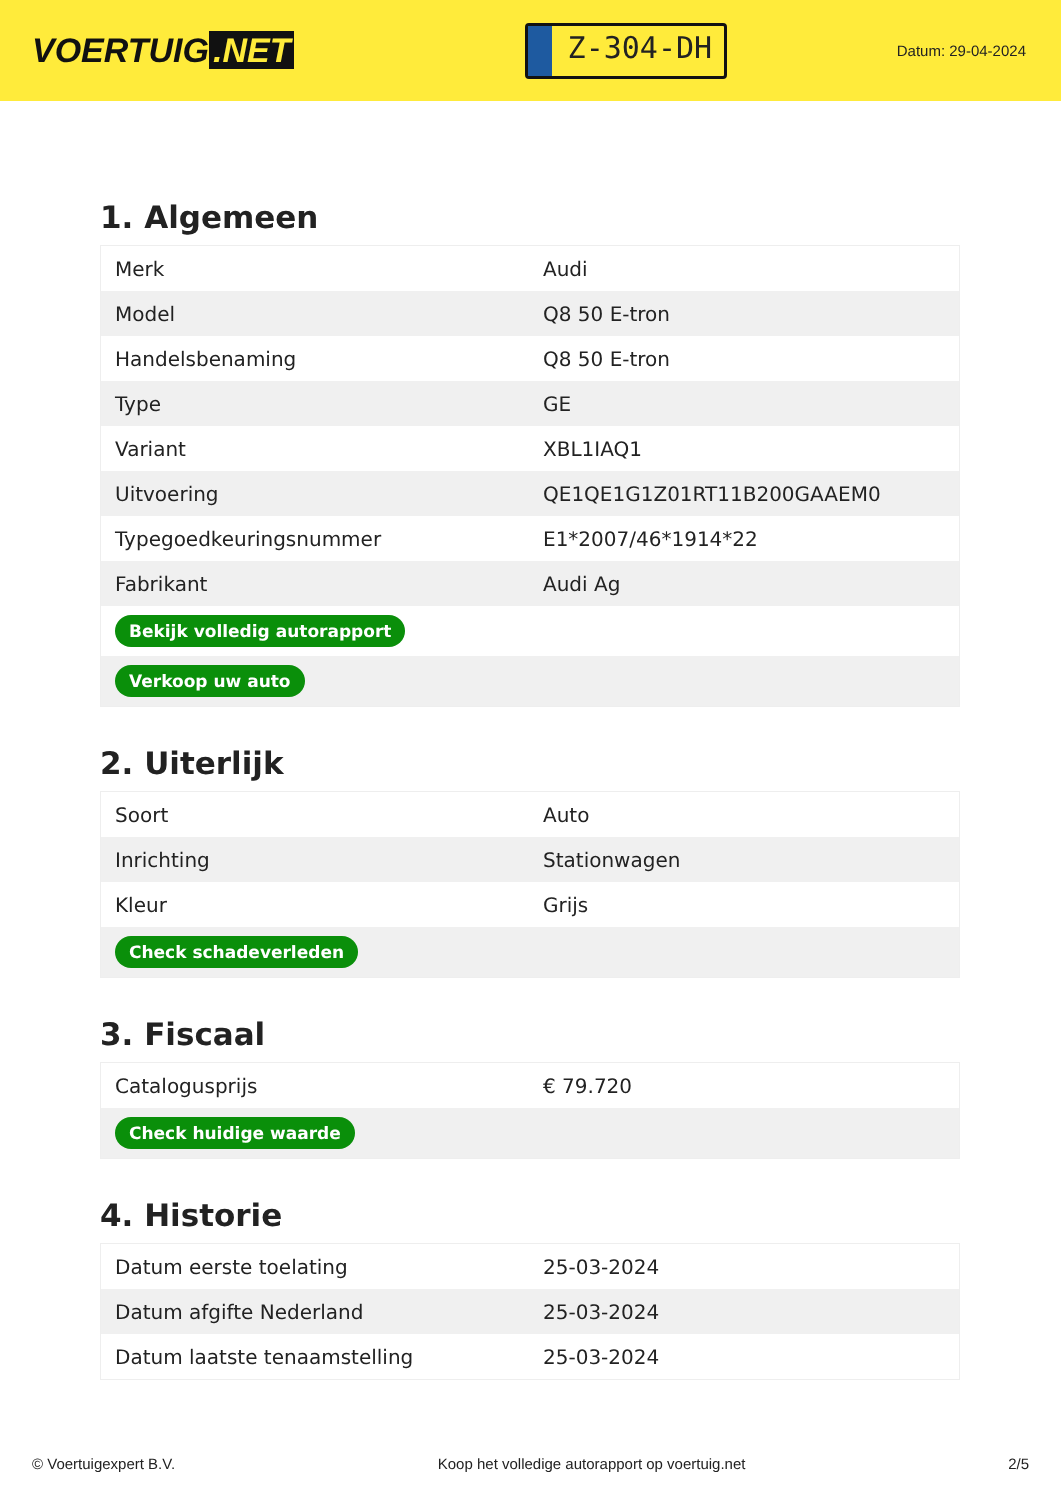VOERTUIG.NET
Z-304-DH
Datum: 29-04-2024
1. Algemeen
| Merk | Audi |
| Model | Q8 50 E-tron |
| Handelsbenaming | Q8 50 E-tron |
| Type | GE |
| Variant | XBL1IAQ1 |
| Uitvoering | QE1QE1G1Z01RT11B200GAAEM0 |
| Typegoedkeuringsnummer | E1*2007/46*1914*22 |
| Fabrikant | Audi Ag |
| Bekijk volledig autorapport | |
| Verkoop uw auto | |
2. Uiterlijk
| Soort | Auto |
| Inrichting | Stationwagen |
| Kleur | Grijs |
| Check schadeverleden | |
3. Fiscaal
| Catalogusprijs | € 79.720 |
| Check huidige waarde | |
4. Historie
| Datum eerste toelating | 25-03-2024 |
| Datum afgifte Nederland | 25-03-2024 |
| Datum laatste tenaamstelling | 25-03-2024 |
© Voertuigexpert B.V. Koop het volledige autorapport op voertuig.net 2/5